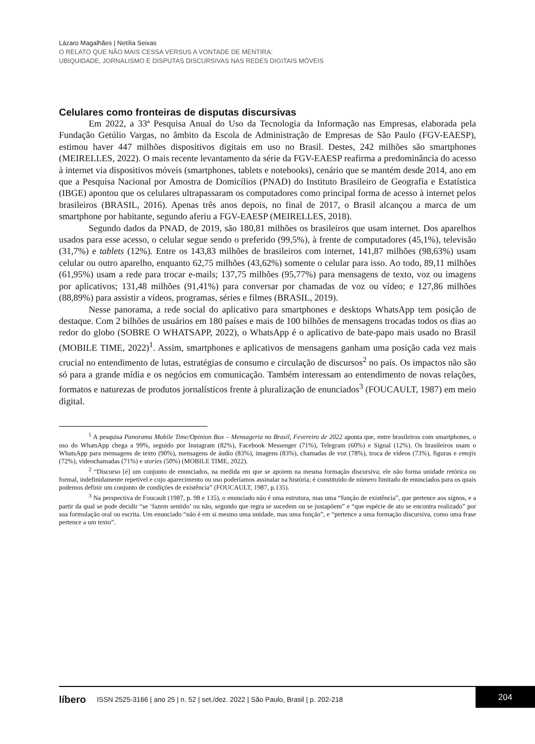Lázaro Magalhães | Netília Seixas
O RELATO QUE NÃO MAIS CESSA VERSUS A VONTADE DE MENTIRA:
UBIQUIDADE, JORNALISMO E DISPUTAS DISCURSIVAS NAS REDES DIGITAIS MÓVEIS
Celulares como fronteiras de disputas discursivas
Em 2022, a 33ª Pesquisa Anual do Uso da Tecnologia da Informação nas Empresas, elaborada pela Fundação Getúlio Vargas, no âmbito da Escola de Administração de Empresas de São Paulo (FGV-EAESP), estimou haver 447 milhões dispositivos digitais em uso no Brasil. Destes, 242 milhões são smartphones (MEIRELLES, 2022). O mais recente levantamento da série da FGV-EAESP reafirma a predominância do acesso à internet via dispositivos móveis (smartphones, tablets e notebooks), cenário que se mantém desde 2014, ano em que a Pesquisa Nacional por Amostra de Domicílios (PNAD) do Instituto Brasileiro de Geografia e Estatística (IBGE) apontou que os celulares ultrapassaram os computadores como principal forma de acesso à internet pelos brasileiros (BRASIL, 2016). Apenas três anos depois, no final de 2017, o Brasil alcançou a marca de um smartphone por habitante, segundo aferiu a FGV-EAESP (MEIRELLES, 2018).
Segundo dados da PNAD, de 2019, são 180,81 milhões os brasileiros que usam internet. Dos aparelhos usados para esse acesso, o celular segue sendo o preferido (99,5%), à frente de computadores (45,1%), televisão (31,7%) e tablets (12%). Entre os 143,83 milhões de brasileiros com internet, 141,87 milhões (98,63%) usam celular ou outro aparelho, enquanto 62,75 milhões (43,62%) somente o celular para isso. Ao todo, 89,11 milhões (61,95%) usam a rede para trocar e-mails; 137,75 milhões (95,77%) para mensagens de texto, voz ou imagens por aplicativos; 131,48 milhões (91,41%) para conversar por chamadas de voz ou vídeo; e 127,86 milhões (88,89%) para assistir a vídeos, programas, séries e filmes (BRASIL, 2019).
Nesse panorama, a rede social do aplicativo para smartphones e desktops WhatsApp tem posição de destaque. Com 2 bilhões de usuários em 180 países e mais de 100 bilhões de mensagens trocadas todos os dias ao redor do globo (SOBRE O WHATSAPP, 2022), o WhatsApp é o aplicativo de bate-papo mais usado no Brasil (MOBILE TIME, 2022)<sup>1</sup>. Assim, smartphones e aplicativos de mensagens ganham uma posição cada vez mais crucial no entendimento de lutas, estratégias de consumo e circulação de discursos<sup>2</sup> no país. Os impactos não são só para a grande mídia e os negócios em comunicação. Também interessam ao entendimento de novas relações, formatos e naturezas de produtos jornalísticos frente à pluralização de enunciados<sup>3</sup> (FOUCAULT, 1987) em meio digital.
<sup>1</sup> A pesquisa Panorama Mobile Time/Opinion Box – Mensageria no Brasil, Fevereiro de 2022 aponta que, entre brasileiros com smartphones, o uso do WhatsApp chega a 99%, seguido por Instagram (82%), Facebook Messenger (71%), Telegram (60%) e Signal (12%). Os brasileiros usam o WhatsApp para mensagens de texto (90%), mensagens de áudio (83%), imagens (83%), chamadas de voz (78%), troca de vídeos (73%), figuras e emojis (72%), videochamadas (71%) e stories (50%) (MOBILE TIME, 2022).
<sup>2</sup> “Discurso [é] um conjunto de enunciados, na medida em que se apoiem na mesma formação discursiva; ele não forma unidade retórica ou formal, indefinidamente repetível e cujo aparecimento ou uso poderíamos assinalar na história; é constituído de número limitado de enunciados para os quais podemos definir um conjunto de condições de existência” (FOUCAULT, 1987, p.135).
<sup>3</sup> Na perspectiva de Foucault (1987, p. 98 e 135), o enunciado não é uma estrutura, mas uma “função de existência”, que pertence aos signos, e a partir da qual se pode decidir “se ‘fazem sentido’ ou não, segundo que regra se sucedem ou se justapõem” e “que espécie de ato se encontra realizado” por sua formulação oral ou escrita. Um enunciado “não é em si mesmo uma unidade, mas uma função”, e “pertence a uma formação discursiva, como uma frase pertence a um texto”.
líbero ISSN 2525-3166 | ano 25 | n. 52 | set./dez. 2022 | São Paulo, Brasil | p. 202-218
204